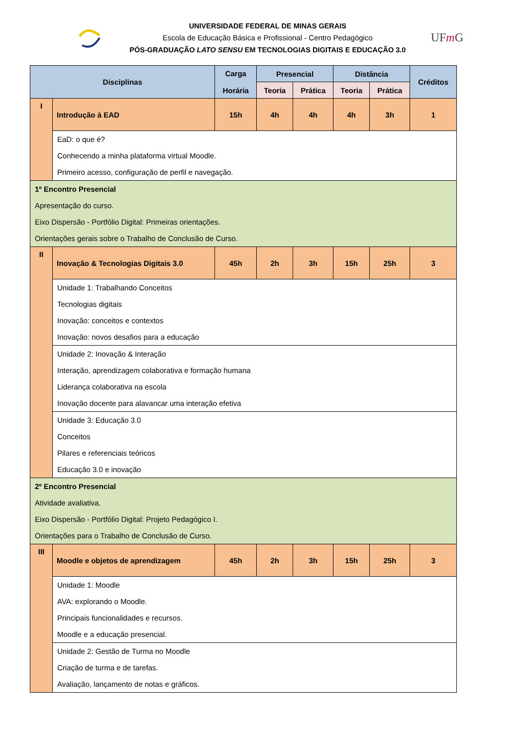UNIVERSIDADE FEDERAL DE MINAS GERAIS
Escola de Educação Básica e Profissional - Centro Pedagógico
PÓS-GRADUAÇÃO LATO SENSU EM TECNOLOGIAS DIGITAIS E EDUCAÇÃO 3.0
UFm G
| Disciplinas | | Carga Horária | Presencial | | Distância | | Créditos |
| --- | --- | --- | --- | --- | --- | --- | --- |
| | | | Teoria | Prática | Teoria | Prática | |
| I | Introdução à EAD | 15h | 4h | 4h | 4h | 3h | 1 |
| | EaD: o que é? Conhecendo a minha plataforma virtual Moodle. Primeiro acesso, configuração de perfil e navegação. | | | | | | |
| 1º Encontro Presencial Apresentação do curso. Eixo Dispersão - Portfólio Digital: Primeiras orientações. Orientações gerais sobre o Trabalho de Conclusão de Curso. | | | | | | | |
| II | Inovação & Tecnologias Digitais 3.0 | 45h | 2h | 3h | 15h | 25h | 3 |
| | Unidade 1: Trabalhando Conceitos Tecnologias digitais Inovação: conceitos e contextos Inovação: novos desafios para a educação | | | | | | |
| | Unidade 2: Inovação & Interação Interação, aprendizagem colaborativa e formação humana Liderança colaborativa na escola Inovação docente para alavancar uma interação efetiva | | | | | | |
| | Unidade 3: Educação 3.0 Conceitos Pilares e referenciais teóricos Educação 3.0 e inovação | | | | | | |
| 2º Encontro Presencial Atividade avaliativa. Eixo Dispersão - Portfólio Digital: Projeto Pedagógico I. Orientações para o Trabalho de Conclusão de Curso. | | | | | | | |
| III | Moodle e objetos de aprendizagem | 45h | 2h | 3h | 15h | 25h | 3 |
| | Unidade 1: Moodle AVA: explorando o Moodle. Principais funcionalidades e recursos. Moodle e a educação presencial. | | | | | | |
| | Unidade 2: Gestão de Turma no Moodle Criação de turma e de tarefas. Avaliação, lançamento de notas e gráficos. | | | | | | |